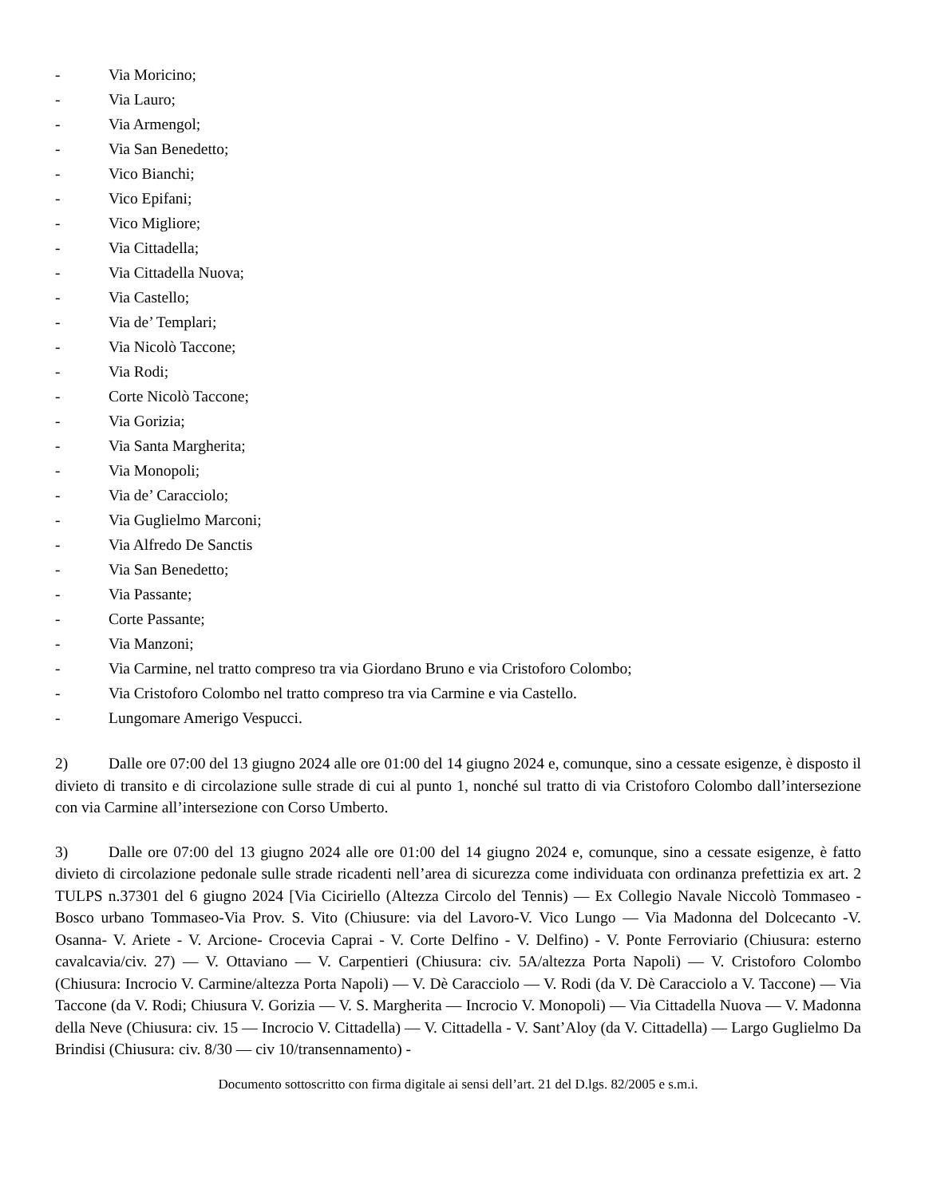- Via Moricino;
- Via Lauro;
- Via Armengol;
- Via San Benedetto;
- Vico Bianchi;
- Vico Epifani;
- Vico Migliore;
- Via Cittadella;
- Via Cittadella Nuova;
- Via Castello;
- Via de’ Templari;
- Via Nicolò Taccone;
- Via Rodi;
- Corte Nicolò Taccone;
- Via Gorizia;
- Via Santa Margherita;
- Via Monopoli;
- Via de’ Caracciolo;
- Via Guglielmo Marconi;
- Via Alfredo De Sanctis
- Via San Benedetto;
- Via Passante;
- Corte Passante;
- Via Manzoni;
- Via Carmine, nel tratto compreso tra via Giordano Bruno e via Cristoforo Colombo;
- Via Cristoforo Colombo nel tratto compreso tra via Carmine e via Castello.
- Lungomare Amerigo Vespucci.
2) Dalle ore 07:00 del 13 giugno 2024 alle ore 01:00 del 14 giugno 2024 e, comunque, sino a cessate esigenze, è disposto il divieto di transito e di circolazione sulle strade di cui al punto 1, nonché sul tratto di via Cristoforo Colombo dall’intersezione con via Carmine all’intersezione con Corso Umberto.
3) Dalle ore 07:00 del 13 giugno 2024 alle ore 01:00 del 14 giugno 2024 e, comunque, sino a cessate esigenze, è fatto divieto di circolazione pedonale sulle strade ricadenti nell’area di sicurezza come individuata con ordinanza prefettizia ex art. 2 TULPS n.37301 del 6 giugno 2024 [Via Ciciriello (Altezza Circolo del Tennis) — Ex Collegio Navale Niccolò Tommaseo -Bosco urbano Tommaseo-Via Prov. S. Vito (Chiusure: via del Lavoro-V. Vico Lungo — Via Madonna del Dolcecanto -V. Osanna- V. Ariete - V. Arcione- Crocevia Caprai - V. Corte Delfino - V. Delfino) - V. Ponte Ferroviario (Chiusura: esterno cavalcavia/civ. 27) — V. Ottaviano — V. Carpentieri (Chiusura: civ. 5A/altezza Porta Napoli) — V. Cristoforo Colombo (Chiusura: Incrocio V. Carmine/altezza Porta Napoli) — V. Dè Caracciolo — V. Rodi (da V. Dè Caracciolo a V. Taccone) — Via Taccone (da V. Rodi; Chiusura V. Gorizia — V. S. Margherita — Incrocio V. Monopoli) — Via Cittadella Nuova — V. Madonna della Neve (Chiusura: civ. 15 — Incrocio V. Cittadella) — V. Cittadella - V. Sant’Aloy (da V. Cittadella) — Largo Guglielmo Da Brindisi (Chiusura: civ. 8/30 — civ 10/transennamento) -
Documento sottoscritto con firma digitale ai sensi dell’art. 21 del D.lgs. 82/2005 e s.m.i.